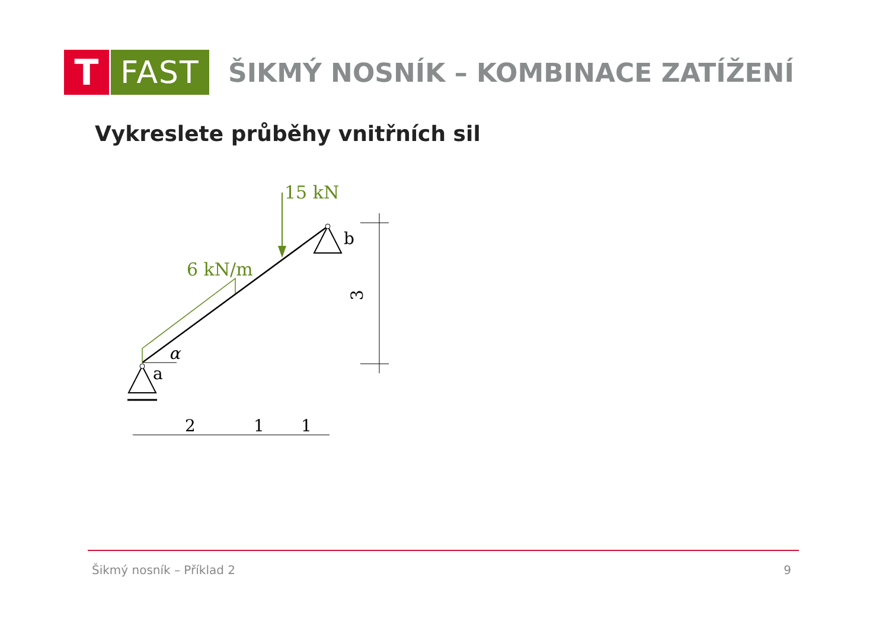T
FAST
ŠIKMÝ NOSNÍK – KOMBINACE ZATÍŽENÍ
Vykreslete průběhy vnitřních sil
15 kN
6 kN/m
b
a
α
3
2
1
1
Šikmý nosník – Příklad 2 9